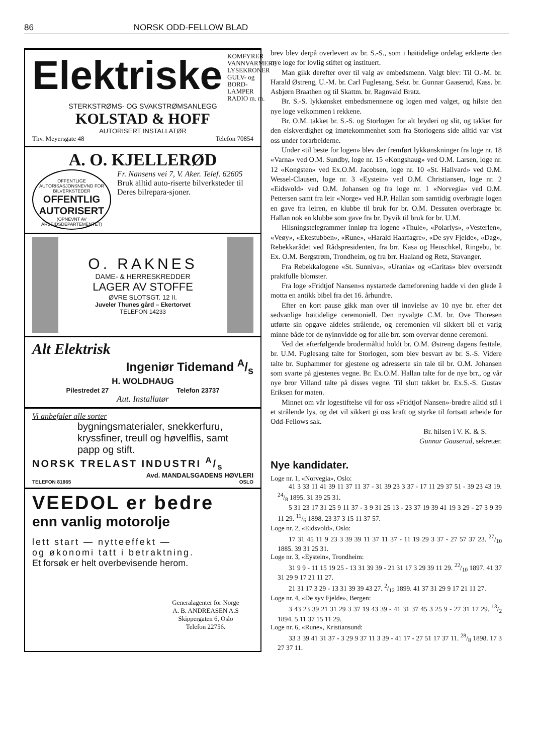86 NORSK ODD-FELLOW BLAD
Elektriske
KOMFYRER
VANNVARMERE
LYSEKRONER
GULV- og BORD-
LAMPER
RADIO m. m.
STERKSTRØMS- OG SVAKSTRØMSANLEGG
KOLSTAD & HOFF
AUTORISERT INSTALLATØR
Thv. Meyersgate 48 Telefon 70854
A. O. KJELLERØD
OFFENTLIGE AUTORISASJONSNEVND FOR BILVERKSTEDER
OFFENTLIG
AUTORISERT
(OPNEVNT AV ARBEIDSDEPARTEMENTET)
Fr. Nansens vei 7, V. Aker. Telef. 62605
Bruk alltid auto-riserte bilverksteder til Deres bilrepara-sjoner.
O. RAKNES
DAME- & HERRESKREDDER
LAGER AV STOFFE
ØVRE SLOTSGT. 12 II.
Juveler Thunes gård – Ekertorvet
TELEFON 14233
Alt Elektrisk
Ingeniør Tidemand A/s
H. WOLDHAUG
Pilestredet 27 Telefon 23737
Aut. Installatør
Vi anbefaler alle sorter
bygningsmaterialer, snekkerfuru, kryssfiner, treull og høvelflis, samt papp og stift.
NORSK TRELAST INDUSTRI A/s
Avd. MANDALSGADENS HØVLERI
TELEFON 81865 OSLO
VEEDOL er bedre
enn vanlig motorolje
lett start — nytteeffekt —
og økonomi tatt i betraktning.
Et forsøk er helt overbevisende herom.
Generalagenter for Norge
A. B. ANDREASEN A.S
Skippergaten 6, Oslo
Telefon 22756.
brev blev derpå overlevert av br. S.-S., som i høitidelige ordelag erklærte den nye loge for lovlig stiftet og instituert.
Man gikk derefter over til valg av embedsmenn. Valgt blev: Til O.-M. br. Harald Østreng, U.-M. br. Carl Fuglesang, Sekr. br. Gunnar Gaaserud, Kass. br. Asbjørn Braathen og til Skattm. br. Ragnvald Bratz.
Br. S.-S. lykkønsket embedsmennene og logen med valget, og hilste den nye loge velkommen i rekkene.
Br. O.M. takket br. S.-S. og Storlogen for alt bryderi og slit, og takket for den elskverdighet og imøtekommenhet som fra Storlogens side alltid var vist oss under forarbeiderne.
Under «til beste for logen» blev der fremført lykkønskninger fra loge nr. 18 «Varna» ved O.M. Sundby, loge nr. 15 «Kongshaug» ved O.M. Larsen, loge nr. 12 «Kongsten» ved Ex.O.M. Jacobsen, loge nr. 10 «St. Hallvard» ved O.M. Wessel-Clausen, loge nr. 3 «Eystein» ved O.M. Christiansen, loge nr. 2 «Eidsvold» ved O.M. Johansen og fra loge nr. 1 «Norvegia» ved O.M. Pettersen samt fra leir «Norge» ved H.P. Hallan som samtidig overbragte logen en gave fra leiren, en klubbe til bruk for br. O.M. Dessuten overbragte br. Hallan nok en klubbe som gave fra br. Dyvik til bruk for br. U.M.
Hilsningstelegrammer innløp fra logene «Thule», «Polarlys», «Vesterlen», «Veøy», «Ekestubben», «Rune», «Harald Haarfagre», «De syv Fjelde», «Dag», Rebekkarådet ved Rådspresidenten, fra brr. Kasa og Heuschkel, Ringebu, br. Ex. O.M. Bergstrøm, Trondheim, og fra brr. Haaland og Retz, Stavanger.
Fra Rebekkalogene «St. Sunniva», «Urania» og «Caritas» blev oversendt praktfulle blomster.
Fra loge «Fridtjof Nansen»s nystartede dameforening hadde vi den glede å motta en antikk bibel fra det 16. århundre.
Efter en kort pause gikk man over til innvielse av 10 nye br. efter det sedvanlige høitidelige ceremoniell. Den nyvalgte C.M. br. Ove Thoresen utførte sin opgave aldeles strålende, og ceremonien vil sikkert bli et varig minne både for de nyinnvidde og for alle brr. som overvar denne ceremoni.
Ved det efterfølgende brodermåltid holdt br. O.M. Østreng dagens festtale, br. U.M. Fuglesang talte for Storlogen, som blev besvart av br. S.-S. Videre talte br. Suphammer for gjestene og adresserte sin tale til br. O.M. Johansen som svarte på gjestenes vegne. Br. Ex.O.M. Hallan talte for de nye brr., og vår nye bror Villand talte på disses vegne. Til slutt takket br. Ex.S.-S. Gustav Eriksen for maten.
Minnet om vår logestiftelse vil for oss «Fridtjof Nansen»-brødre alltid stå i et strålende lys, og det vil sikkert gi oss kraft og styrke til fortsatt arbeide for Odd-Fellows sak.
Br. hilsen i V. K. & S.
Gunnar Gaaserud, sekretær.
Nye kandidater.
Loge nr. 1, «Norvegia», Oslo:
41 3 33 11 41 39 11 37 11 37 - 31 39 23 3 37 - 17 11 29 37 51 - 39 23 43 19. 24/8 1895. 31 39 25 31.
5 31 23 17 31 25 9 11 37 - 3 9 31 25 13 - 23 37 19 39 41 19 3 29 - 27 3 9 39 11 29. 11/6 1898. 23 37 3 15 11 37 57.
Loge nr. 2, «Eidsvold», Oslo:
17 31 45 11 9 23 3 39 39 11 37 11 37 - 11 19 29 3 37 - 27 57 37 23. 27/10 1885. 39 31 25 31.
Loge nr. 3, «Eystein», Trondheim:
31 9 9 - 11 15 19 25 - 13 31 39 39 - 21 31 17 3 29 39 11 29. 22/10 1897. 41 37 31 29 9 17 21 11 27.
21 31 17 3 29 - 13 31 39 39 43 27. 2/12 1899. 41 37 31 29 9 17 21 11 27.
Loge nr. 4, «De syv Fjelde», Bergen:
3 43 23 39 21 31 29 3 37 19 43 39 - 41 31 37 45 3 25 9 - 27 31 17 29. 13/2 1894. 5 11 37 15 11 29.
Loge nr. 6, «Rune», Kristiansund:
33 3 39 41 31 37 - 3 29 9 37 11 3 39 - 41 17 - 27 51 17 37 11. 28/8 1898. 17 3 27 37 11.